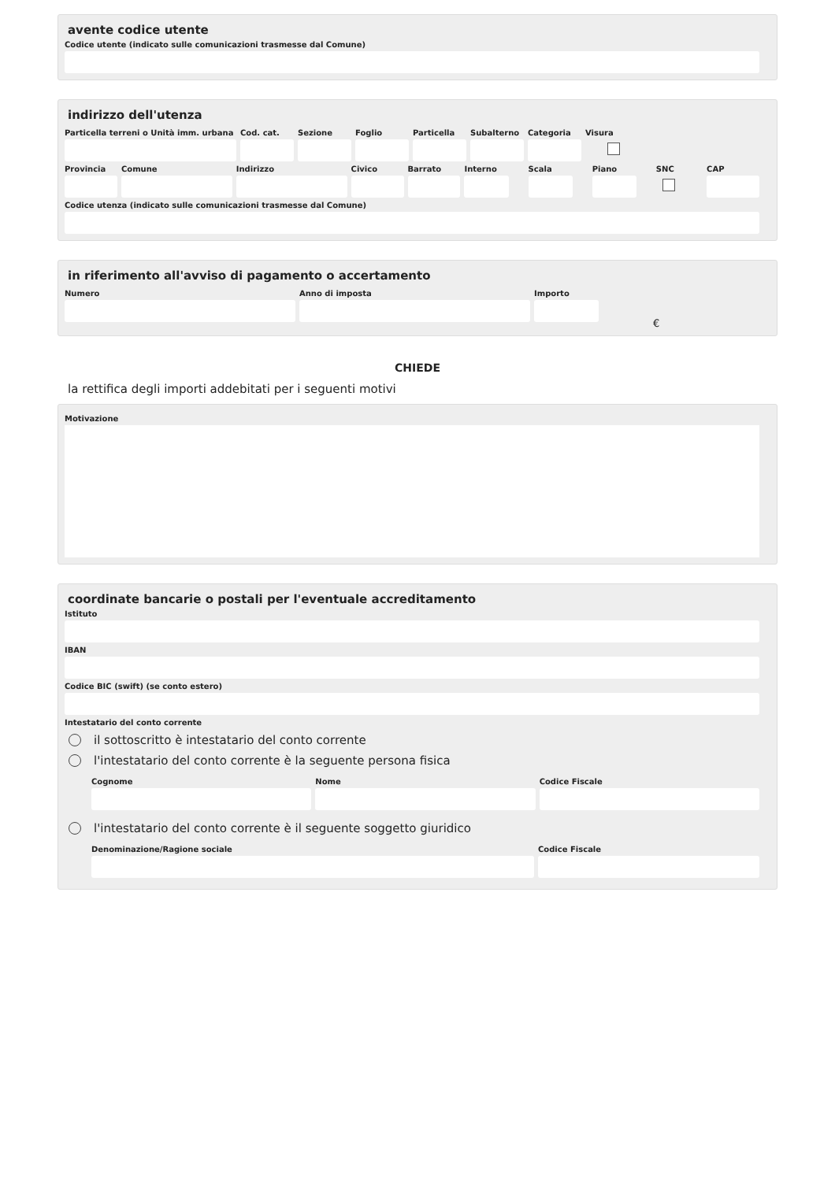avente codice utente
Codice utente (indicato sulle comunicazioni trasmesse dal Comune)
indirizzo dell'utenza
Particella terreni o Unità imm. urbana
Cod. cat.
Sezione Foglio Particella
Subalterno
Categoria
Visura
Provincia
Comune Indirizzo Civico Barrato Interno
Scala Piano SNC CAP
Codice utenza (indicato sulle comunicazioni trasmesse dal Comune)
in riferimento all'avviso di pagamento o accertamento
Numero Anno di imposta Importo
€
CHIEDE
la rettifica degli importi addebitati per i seguenti motivi
Motivazione
coordinate bancarie o postali per l'eventuale accreditamento
Istituto
IBAN
Codice BIC (swift) (se conto estero)
Intestatario del conto corrente
il sottoscritto è intestatario del conto corrente
l'intestatario del conto corrente è la seguente persona fisica
Cognome Nome Codice Fiscale
l'intestatario del conto corrente è il seguente soggetto giuridico
Denominazione/Ragione sociale Codice Fiscale